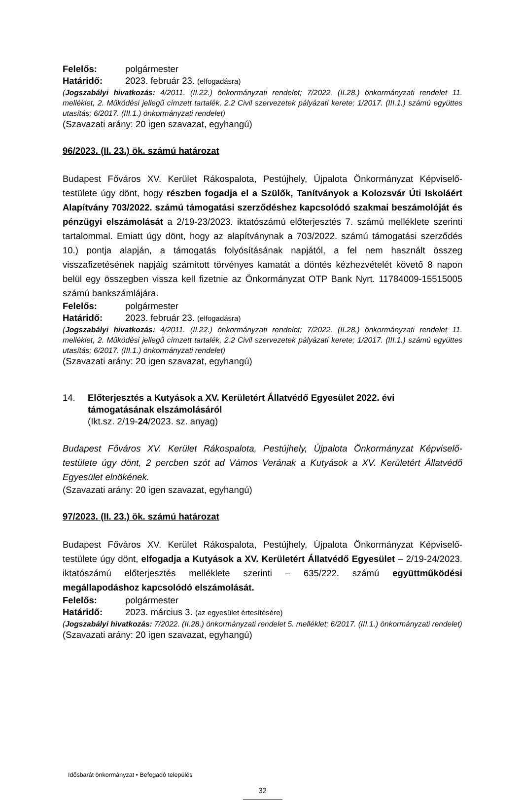Felelős: polgármester
Határidő: 2023. február 23. (elfogadásra)
(Jogszabályi hivatkozás: 4/2011. (II.22.) önkormányzati rendelet; 7/2022. (II.28.) önkormányzati rendelet 11. melléklet, 2. Működési jellegű címzett tartalék, 2.2 Civil szervezetek pályázati kerete; 1/2017. (III.1.) számú együttes utasítás; 6/2017. (III.1.) önkormányzati rendelet)
(Szavazati arány: 20 igen szavazat, egyhangú)
96/2023. (II. 23.) ök. számú határozat
Budapest Főváros XV. Kerület Rákospalota, Pestújhely, Újpalota Önkormányzat Képviselő-testülete úgy dönt, hogy részben fogadja el a Szülők, Tanítványok a Kolozsvár Úti Iskoláért Alapítvány 703/2022. számú támogatási szerződéshez kapcsolódó szakmai beszámolóját és pénzügyi elszámolását a 2/19-23/2023. iktatószámú előterjesztés 7. számú melléklete szerinti tartalommal. Emiatt úgy dönt, hogy az alapítványnak a 703/2022. számú támogatási szerződés 10.) pontja alapján, a támogatás folyósításának napjától, a fel nem használt összeg visszafizetésének napjáig számított törvényes kamatát a döntés kézhezvételét követő 8 napon belül egy összegben vissza kell fizetnie az Önkormányzat OTP Bank Nyrt. 11784009-15515005 számú bankszámlájára.
Felelős: polgármester
Határidő: 2023. február 23. (elfogadásra)
(Jogszabályi hivatkozás: 4/2011. (II.22.) önkormányzati rendelet; 7/2022. (II.28.) önkormányzati rendelet 11. melléklet, 2. Működési jellegű címzett tartalék, 2.2 Civil szervezetek pályázati kerete; 1/2017. (III.1.) számú együttes utasítás; 6/2017. (III.1.) önkormányzati rendelet)
(Szavazati arány: 20 igen szavazat, egyhangú)
14. Előterjesztés a Kutyások a XV. Kerületért Állatvédő Egyesület 2022. évi támogatásának elszámolásáról
(Ikt.sz. 2/19-24/2023. sz. anyag)
Budapest Főváros XV. Kerület Rákospalota, Pestújhely, Újpalota Önkormányzat Képviselő-testülete úgy dönt, 2 percben szót ad Vámos Verának a Kutyások a XV. Kerületért Állatvédő Egyesület elnökének.
(Szavazati arány: 20 igen szavazat, egyhangú)
97/2023. (II. 23.) ök. számú határozat
Budapest Főváros XV. Kerület Rákospalota, Pestújhely, Újpalota Önkormányzat Képviselő-testülete úgy dönt, elfogadja a Kutyások a XV. Kerületért Állatvédő Egyesület – 2/19-24/2023. iktatószámú előterjesztés melléklete szerinti – 635/222. számú együttműködési megállapodáshoz kapcsolódó elszámolását.
Felelős: polgármester
Határidő: 2023. március 3. (az egyesület értesítésére)
(Jogszabályi hivatkozás: 7/2022. (II.28.) önkormányzati rendelet 5. melléklet; 6/2017. (III.1.) önkormányzati rendelet)
(Szavazati arány: 20 igen szavazat, egyhangú)
Idősbarát önkormányzat • Befogadó település
32